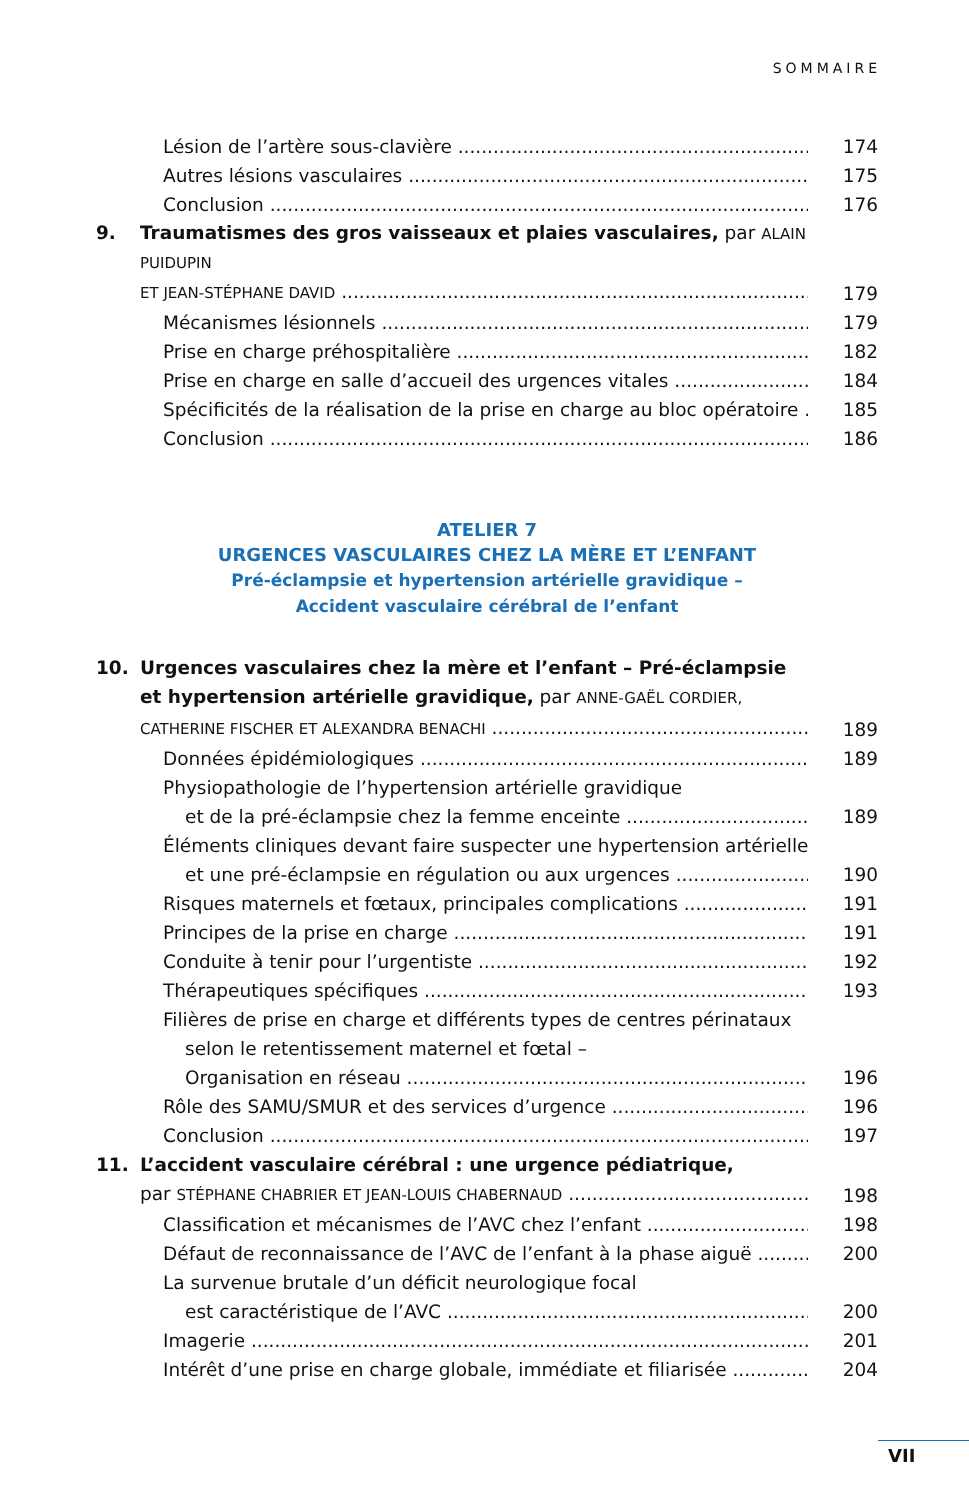SOMMAIRE
Lésion de l’artère sous-clavière 174
Autres lésions vasculaires 175
Conclusion 176
9. Traumatismes des gros vaisseaux et plaies vasculaires, par ALAIN PUIDUPIN
ET JEAN-STÉPHANE DAVID 179
Mécanismes lésionnels 179
Prise en charge préhospitalière 182
Prise en charge en salle d’accueil des urgences vitales 184
Spécificités de la réalisation de la prise en charge au bloc opératoire 185
Conclusion 186
ATELIER 7
URGENCES VASCULAIRES CHEZ LA MÈRE ET L’ENFANT
Pré-éclampsie et hypertension artérielle gravidique –
Accident vasculaire cérébral de l’enfant
10. Urgences vasculaires chez la mère et l’enfant – Pré-éclampsie
et hypertension artérielle gravidique, par ANNE-GAËL CORDIER,
CATHERINE FISCHER ET ALEXANDRA BENACHI 189
Données épidémiologiques 189
Physiopathologie de l’hypertension artérielle gravidique
et de la pré-éclampsie chez la femme enceinte 189
Éléments cliniques devant faire suspecter une hypertension artérielle
et une pré-éclampsie en régulation ou aux urgences 190
Risques maternels et fœtaux, principales complications 191
Principes de la prise en charge 191
Conduite à tenir pour l’urgentiste 192
Thérapeutiques spécifiques 193
Filières de prise en charge et différents types de centres périnataux
selon le retentissement maternel et fœtal –
Organisation en réseau 196
Rôle des SAMU/SMUR et des services d’urgence 196
Conclusion 197
11. L’accident vasculaire cérébral : une urgence pédiatrique,
par STÉPHANE CHABRIER ET JEAN-LOUIS CHABERNAUD 198
Classification et mécanismes de l’AVC chez l’enfant 198
Défaut de reconnaissance de l’AVC de l’enfant à la phase aiguë 200
La survenue brutale d’un déficit neurologique focal
est caractéristique de l’AVC 200
Imagerie 201
Intérêt d’une prise en charge globale, immédiate et filiarisée 204
VII